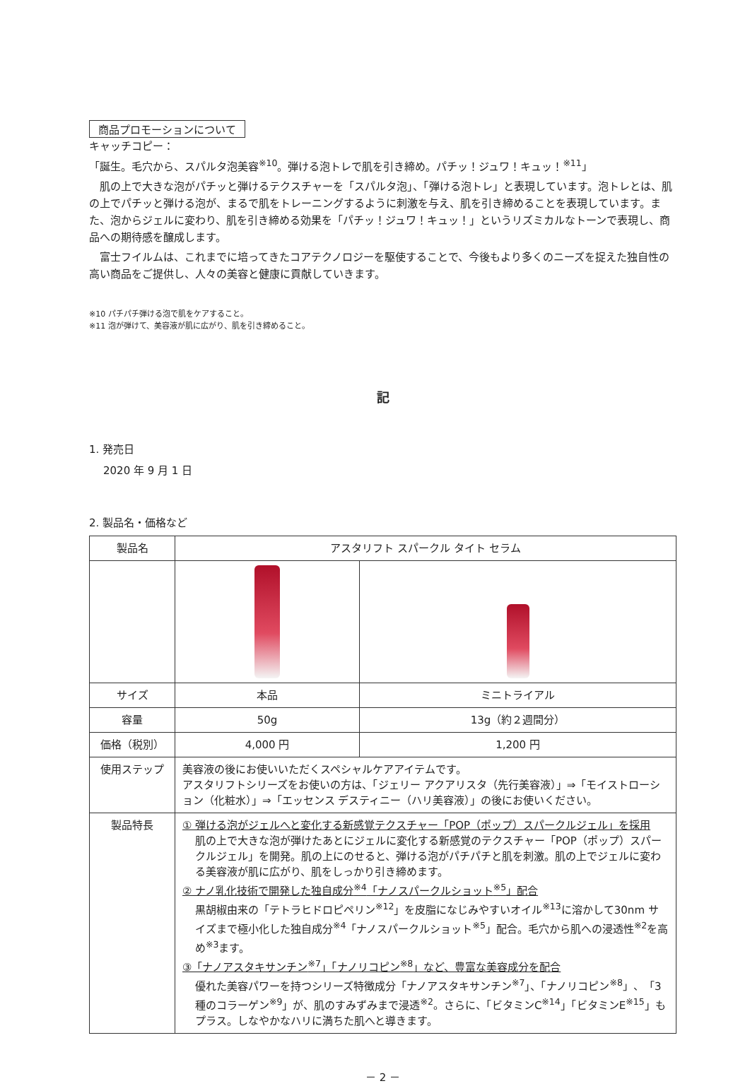商品プロモーションについて
キャッチコピー：
「誕生。毛穴から、スパルタ泡美容<sup>※10</sup>。弾ける泡トレで肌を引き締め。パチッ！ジュワ！キュッ！<sup>※11</sup>」
肌の上で大きな泡がパチッと弾けるテクスチャーを「スパルタ泡」、「弾ける泡トレ」と表現しています。泡トレとは、肌の上でパチッと弾ける泡が、まるで肌をトレーニングするように刺激を与え、肌を引き締めることを表現しています。また、泡からジェルに変わり、肌を引き締める効果を「パチッ！ジュワ！キュッ！」というリズミカルなトーンで表現し、商品への期待感を醸成します。
富士フイルムは、これまでに培ってきたコアテクノロジーを駆使することで、今後もより多くのニーズを捉えた独自性の高い商品をご提供し、人々の美容と健康に貢献していきます。
※10 パチパチ弾ける泡で肌をケアすること。
※11 泡が弾けて、美容液が肌に広がり、肌を引き締めること。
記
1. 発売日
2020 年 9 月 1 日
2. 製品名・価格など
| 製品名 | アスタリフト スパークル タイト セラム | |
| サイズ | 本品 | ミニトライアル |
| 容量 | 50g | 13g（約２週間分） |
| 価格（税別） | 4,000 円 | 1,200 円 |
| 使用ステップ | 美容液の後にお使いいただくスペシャルケアアイテムです。 アスタリフトシリーズをお使いの方は、「ジェリー アクアリスタ（先行美容液）」⇒「モイストローション（化粧水）」⇒「エッセンス デスティニー（ハリ美容液）」の後にお使いください。 | |
| 製品特長 | ① 弾ける泡がジェルへと変化する新感覚テクスチャー「POP（ポップ）スパークルジェル」を採用 肌の上で大きな泡が弾けたあとにジェルに変化する新感覚のテクスチャー「POP（ポップ）スパークルジェル」を開発。肌の上にのせると、弾ける泡がパチパチと肌を刺激。肌の上でジェルに変わる美容液が肌に広がり、肌をしっかり引き締めます。 ② ナノ乳化技術で開発した独自成分<sup>※4</sup>「ナノスパークルショット<sup>※5</sup>」配合 黒胡椒由来の「テトラヒドロピペリン<sup>※12</sup>」を皮脂になじみやすいオイル<sup>※13</sup>に溶かして30nm サイズまで極小化した独自成分<sup>※4</sup>「ナノスパークルショット<sup>※5</sup>」配合。毛穴から肌への浸透性<sup>※2</sup>を高め<sup>※3</sup>ます。 ③「ナノアスタキサンチン<sup>※7</sup>」「ナノリコピン<sup>※8</sup>」など、豊富な美容成分を配合 優れた美容パワーを持つシリーズ特徴成分「ナノアスタキサンチン<sup>※7</sup>」、「ナノリコピン<sup>※8</sup>」、「3種のコラーゲン<sup>※9</sup>」が、肌のすみずみまで浸透<sup>※2</sup>。さらに、「ビタミンC<sup>※14</sup>」「ビタミンE<sup>※15</sup>」もプラス。しなやかなハリに満ちた肌へと導きます。 | |
－ 2 －